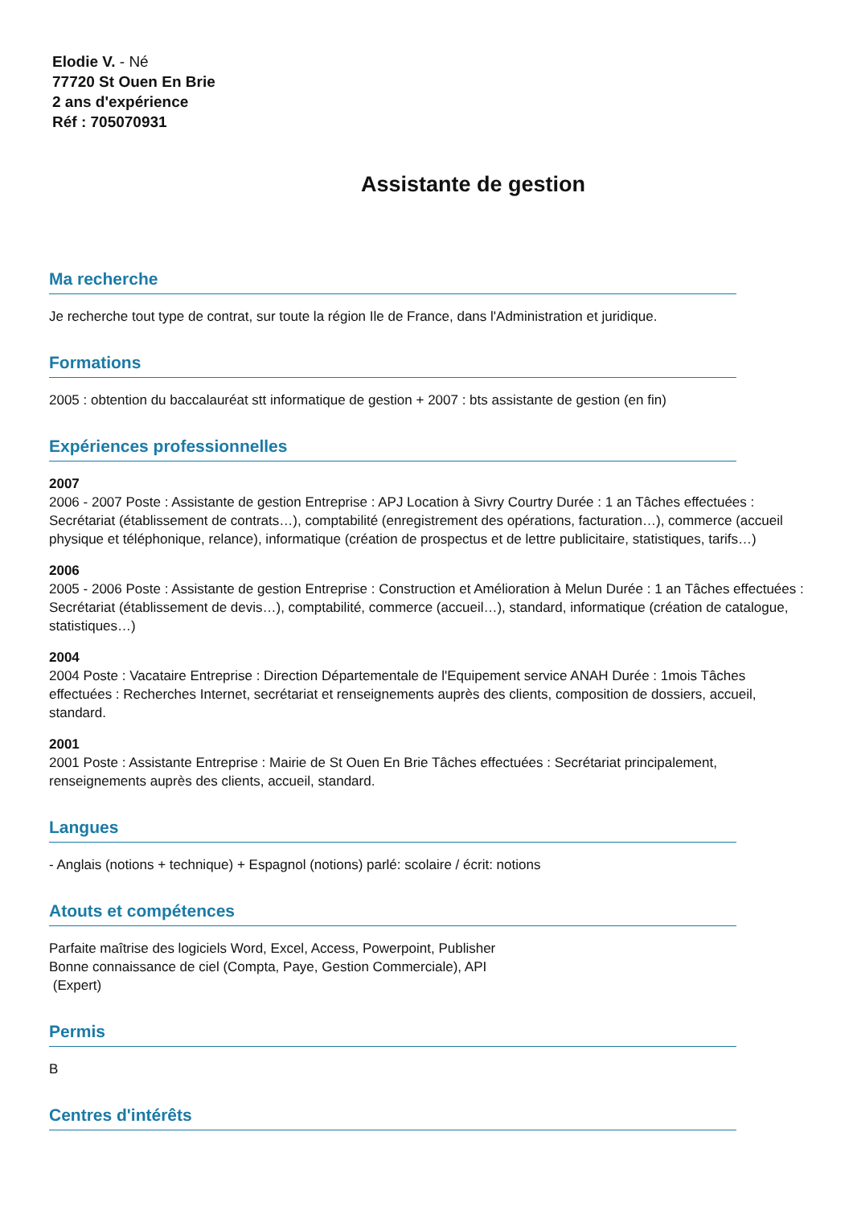Elodie V. - Né
77720 St Ouen En Brie
2 ans d'expérience
Réf : 705070931
Assistante de gestion
Ma recherche
Je recherche tout type de contrat, sur toute la région Ile de France, dans l'Administration et juridique.
Formations
2005 : obtention du baccalauréat stt informatique de gestion + 2007 : bts assistante de gestion (en fin)
Expériences professionnelles
2007
2006 - 2007 Poste : Assistante de gestion Entreprise : APJ Location à Sivry Courtry Durée : 1 an Tâches effectuées : Secrétariat (établissement de contrats…), comptabilité (enregistrement des opérations, facturation…), commerce (accueil physique et téléphonique, relance), informatique (création de prospectus et de lettre publicitaire, statistiques, tarifs…)
2006
2005 - 2006 Poste : Assistante de gestion Entreprise : Construction et Amélioration à Melun Durée : 1 an Tâches effectuées : Secrétariat (établissement de devis…), comptabilité, commerce (accueil…), standard, informatique (création de catalogue, statistiques…)
2004
2004 Poste : Vacataire Entreprise : Direction Départementale de l'Equipement service ANAH Durée : 1mois Tâches effectuées : Recherches Internet, secrétariat et renseignements auprès des clients, composition de dossiers, accueil, standard.
2001
2001 Poste : Assistante Entreprise : Mairie de St Ouen En Brie Tâches effectuées : Secrétariat principalement, renseignements auprès des clients, accueil, standard.
Langues
- Anglais (notions + technique) + Espagnol (notions) parlé: scolaire / écrit: notions
Atouts et compétences
Parfaite maîtrise des logiciels Word, Excel, Access, Powerpoint, Publisher
Bonne connaissance de ciel (Compta, Paye, Gestion Commerciale), API
(Expert)
Permis
B
Centres d'intérêts